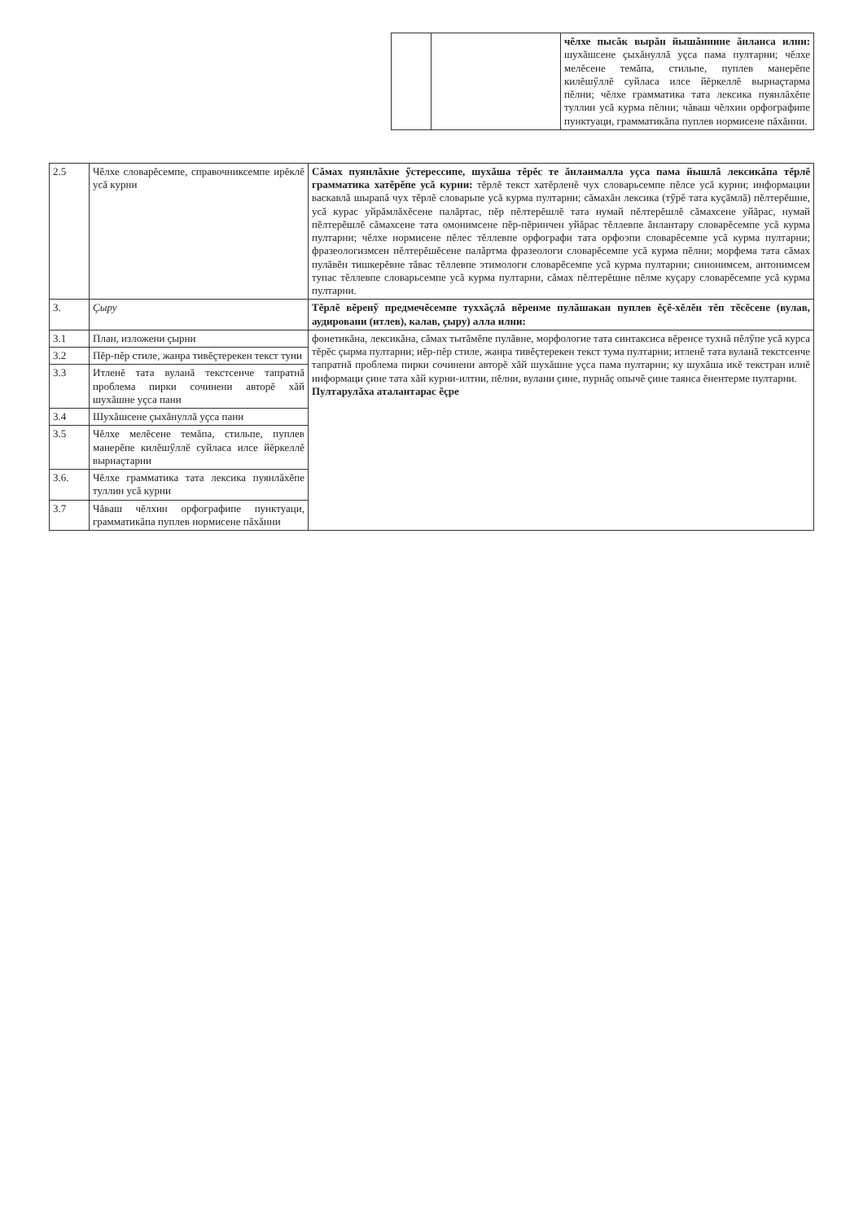| | | чĕлхе пысăк вырăн йышăннине ăнланса илни: шухăшсене çыхăнуллă уçса пама пултарни; чĕлхе мелĕсене темăпа, стильпе, пуплев манерĕпе килĕшӳллĕ суйласа илсе йĕркеллĕ вырнаçтарма пĕлни; чĕлхе грамматика тата лексика пуянлăхĕпе туллин усă курма пĕлни; чăваш чĕлхин орфографипе пунктуаци, грамматикăпа пуплев нормисене пăхăнни. |
| 2.5 | Чĕлхе словарĕсемпе, справочниксемпе ирĕклĕ усă курни | Сăмах пуянлăхне ӳстерессипе, шухăша тĕрĕс те ăнланмалла уçса пама йышлă лексикăпа тĕрлĕ грамматика хатĕрĕпе усă курни: тĕрлĕ текст хатĕрленĕ чух словарьсемпе пĕлсе усă курни; информации васкавлă шыраnă чух тĕрлĕ словарьпе усă курма пултарни; сăмахăн лексика (тӳрĕ тата куçăмлă) пĕлтерĕшне, усă курас уйрăмлăхĕсене палăртас, пĕр пĕлтерĕшлĕ тата нумай пĕлтерĕшлĕ сăмахсене уйăрас, нумай пĕлтерĕшлĕ сăмахсене тата омонимсене пĕр-пĕринчен уйăрас тĕллевпе ăнлантару словарĕсемпе усă курма пултарни; чĕлхе нормисене пĕлес тĕллевпе орфографи тата орфоэпи словарĕсемпе усă курма пултарни; фразеологизмсен пĕлтерĕшĕсене палăртма фразеологи словарĕсемпе усă курма пĕлни; морфема тата сăмах пулăвĕн тишкерĕвне тăвас тĕллевпе этимологи словарĕсемпе усă курма пултарни; синонимсем, антонимсем тупас тĕллевпе словарьсемпе усă курма пултарни, сăмах пĕлтерĕшне пĕлме куçару словарĕсемпе усă курма пултарни. |
| 3. | Çыру | Тĕрлĕ вĕренӳ предмечĕсемпе туххăçлă вĕренме пулăшакан пуплев ĕçĕ-хĕлĕн тĕп тĕсĕсене (вулав, аудировани (итлев), калав, çыру) алла илни: |
| 3.1 | План, изложени çырни | фонетикăна, лексикăна, сăмах тытăмĕпе пулăвне, морфологие тата синтаксиса вĕренсе тухнă пĕлӳпе усă курса тĕрĕс çырма пултарни; иĕр-пĕр стиле, жанра тивĕçтерекен текст тума пултарни; итленĕ тата вуланă текстсенче тапратнă проблема пирки сочинени авторĕ хăй шухăшне уçса пама пултарни; ку шухăша икĕ текстран илнĕ информаци çине тата хăй курни-илтни, пĕлни, вулани çине, пурнăç опычĕ çине таянса ĕнентерме пултарни. Пултарулăха аталантарас ĕçре |
| 3.2 | Пĕр-пĕр стиле, жанра тивĕçтерекен текст туни | |
| 3.3 | Итленĕ тата вуланă текстсенче тапратнă проблема пирки сочинени авторĕ хăй шухăшне уçса пани | |
| 3.4 | Шухăшсене çыхăнуллă уçса пани | |
| 3.5 | Чĕлхе мелĕсене темăпа, стильпе, пуплев манерĕпе килĕшӳллĕ суйласа илсе йĕркеллĕ вырнаçтарни | |
| 3.6. | Чĕлхе грамматика тата лексика пуянлăхĕпе туллин усă курни | |
| 3.7 | Чăваш чĕлхин орфографипе пунктуаци, грамматикăпа пуплев нормисене пăхăнни | |